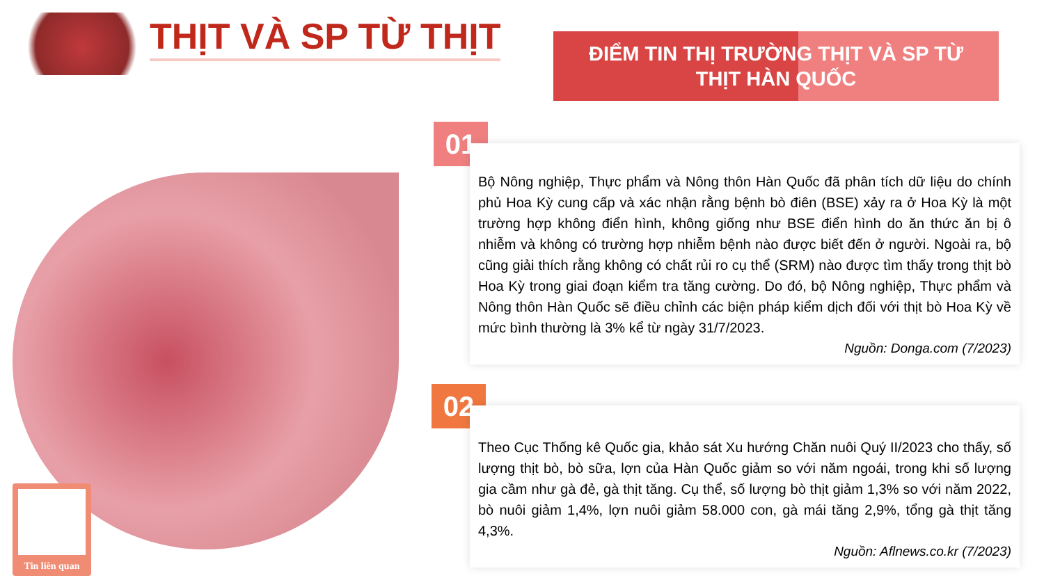THỊT VÀ SP TỪ THỊT
ĐIỂM TIN THỊ TRƯỜNG THỊT VÀ SP TỪ
THỊT HÀN QUỐC
Tin liên quan
01
Bộ Nông nghiệp, Thực phẩm và Nông thôn Hàn Quốc đã phân tích dữ liệu do chính phủ Hoa Kỳ cung cấp và xác nhận rằng bệnh bò điên (BSE) xảy ra ở Hoa Kỳ là một trường hợp không điển hình, không giống như BSE điển hình do ăn thức ăn bị ô nhiễm và không có trường hợp nhiễm bệnh nào được biết đến ở người. Ngoài ra, bộ cũng giải thích rằng không có chất rủi ro cụ thể (SRM) nào được tìm thấy trong thịt bò Hoa Kỳ trong giai đoạn kiểm tra tăng cường. Do đó, bộ Nông nghiệp, Thực phẩm và Nông thôn Hàn Quốc sẽ điều chỉnh các biện pháp kiểm dịch đối với thịt bò Hoa Kỳ về mức bình thường là 3% kể từ ngày 31/7/2023.
Nguồn: Donga.com (7/2023)
02
Theo Cục Thống kê Quốc gia, khảo sát Xu hướng Chăn nuôi Quý II/2023 cho thấy, số lượng thịt bò, bò sữa, lợn của Hàn Quốc giảm so với năm ngoái, trong khi số lượng gia cầm như gà đẻ, gà thịt tăng. Cụ thể, số lượng bò thịt giảm 1,3% so với năm 2022, bò nuôi giảm 1,4%, lợn nuôi giảm 58.000 con, gà mái tăng 2,9%, tổng gà thịt tăng 4,3%.
Nguồn: Aflnews.co.kr (7/2023)